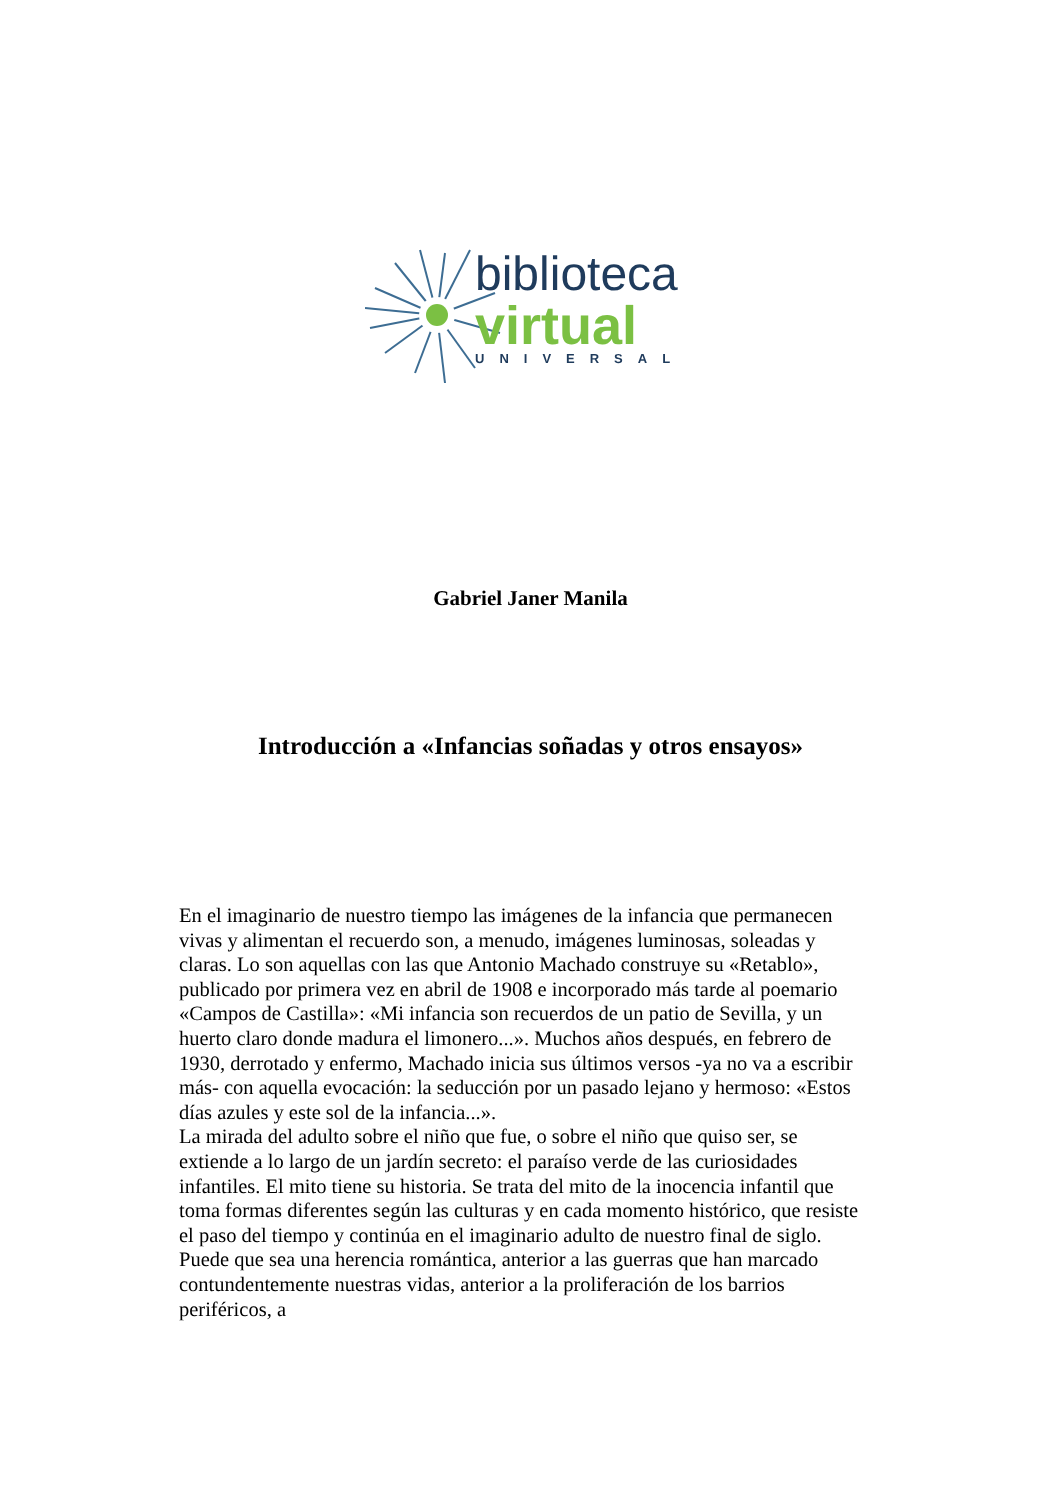biblioteca
virtual
UNIVERSAL
Gabriel Janer Manila
Introducción a «Infancias soñadas y otros ensayos»
En el imaginario de nuestro tiempo las imágenes de la infancia que permanecen vivas y alimentan el recuerdo son, a menudo, imágenes luminosas, soleadas y claras. Lo son aquellas con las que Antonio Machado construye su «Retablo», publicado por primera vez en abril de 1908 e incorporado más tarde al poemario «Campos de Castilla»: «Mi infancia son recuerdos de un patio de Sevilla, y un huerto claro donde madura el limonero...». Muchos años después, en febrero de 1930, derrotado y enfermo, Machado inicia sus últimos versos -ya no va a escribir más- con aquella evocación: la seducción por un pasado lejano y hermoso: «Estos días azules y este sol de la infancia...».
La mirada del adulto sobre el niño que fue, o sobre el niño que quiso ser, se extiende a lo largo de un jardín secreto: el paraíso verde de las curiosidades infantiles. El mito tiene su historia. Se trata del mito de la inocencia infantil que toma formas diferentes según las culturas y en cada momento histórico, que resiste el paso del tiempo y continúa en el imaginario adulto de nuestro final de siglo. Puede que sea una herencia romántica, anterior a las guerras que han marcado contundentemente nuestras vidas, anterior a la proliferación de los barrios periféricos, a